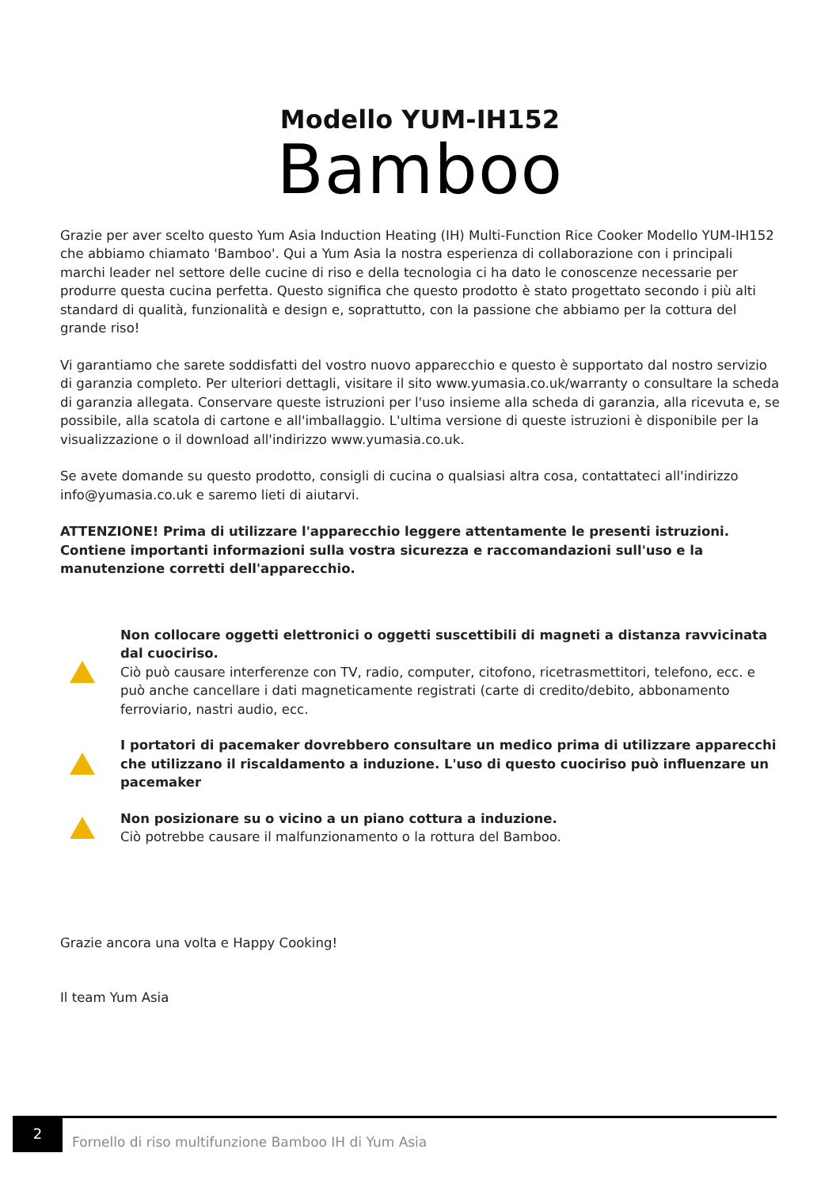Modello YUM-IH152
Bamboo
Grazie per aver scelto questo Yum Asia Induction Heating (IH) Multi-Function Rice Cooker Modello YUM-IH152 che abbiamo chiamato 'Bamboo'. Qui a Yum Asia la nostra esperienza di collaborazione con i principali marchi leader nel settore delle cucine di riso e della tecnologia ci ha dato le conoscenze necessarie per produrre questa cucina perfetta. Questo significa che questo prodotto è stato progettato secondo i più alti standard di qualità, funzionalità e design e, soprattutto, con la passione che abbiamo per la cottura del grande riso!
Vi garantiamo che sarete soddisfatti del vostro nuovo apparecchio e questo è supportato dal nostro servizio di garanzia completo. Per ulteriori dettagli, visitare il sito www.yumasia.co.uk/warranty o consultare la scheda di garanzia allegata. Conservare queste istruzioni per l'uso insieme alla scheda di garanzia, alla ricevuta e, se possibile, alla scatola di cartone e all'imballaggio. L'ultima versione di queste istruzioni è disponibile per la visualizzazione o il download all'indirizzo www.yumasia.co.uk.
Se avete domande su questo prodotto, consigli di cucina o qualsiasi altra cosa, contattateci all'indirizzo info@yumasia.co.uk e saremo lieti di aiutarvi.
ATTENZIONE! Prima di utilizzare l'apparecchio leggere attentamente le presenti istruzioni. Contiene importanti informazioni sulla vostra sicurezza e raccomandazioni sull'uso e la manutenzione corretti dell'apparecchio.
Non collocare oggetti elettronici o oggetti suscettibili di magneti a distanza ravvicinata dal cuociriso.
Ciò può causare interferenze con TV, radio, computer, citofono, ricetrasmettitori, telefono, ecc. e può anche cancellare i dati magneticamente registrati (carte di credito/debito, abbonamento ferroviario, nastri audio, ecc.
I portatori di pacemaker dovrebbero consultare un medico prima di utilizzare apparecchi che utilizzano il riscaldamento a induzione. L'uso di questo cuociriso può influenzare un pacemaker
Non posizionare su o vicino a un piano cottura a induzione.
Ciò potrebbe causare il malfunzionamento o la rottura del Bamboo.
Grazie ancora una volta e Happy Cooking!
Il team Yum Asia
2
Fornello di riso multifunzione Bamboo IH di Yum Asia